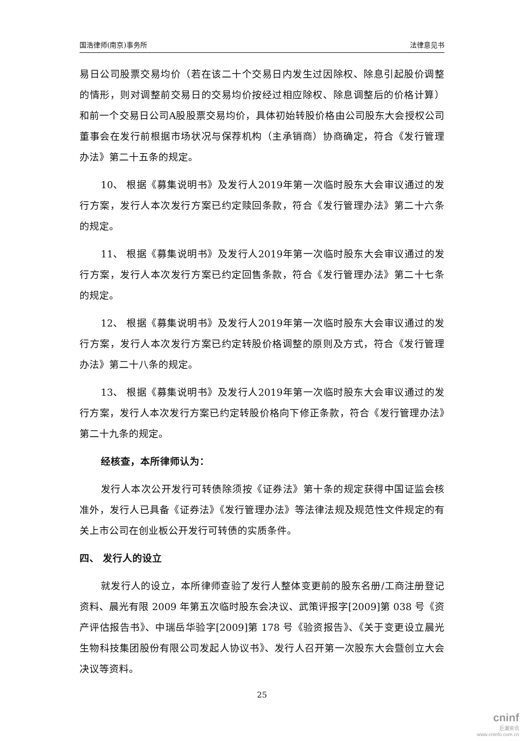国浩律师(南京)事务所 法律意见书
易日公司股票交易均价（若在该二十个交易日内发生过因除权、除息引起股价调整的情形，则对调整前交易日的交易均价按经过相应除权、除息调整后的价格计算）和前一个交易日公司A股股票交易均价，具体初始转股价格由公司股东大会授权公司董事会在发行前根据市场状况与保荐机构（主承销商）协商确定，符合《发行管理办法》第二十五条的规定。
10、 根据《募集说明书》及发行人2019年第一次临时股东大会审议通过的发行方案，发行人本次发行方案已约定赎回条款，符合《发行管理办法》第二十六条的规定。
11、 根据《募集说明书》及发行人2019年第一次临时股东大会审议通过的发行方案，发行人本次发行方案已约定回售条款，符合《发行管理办法》第二十七条的规定。
12、 根据《募集说明书》及发行人2019年第一次临时股东大会审议通过的发行方案，发行人本次发行方案已约定转股价格调整的原则及方式，符合《发行管理办法》第二十八条的规定。
13、 根据《募集说明书》及发行人2019年第一次临时股东大会审议通过的发行方案，发行人本次发行方案已约定转股价格向下修正条款，符合《发行管理办法》第二十九条的规定。
经核查，本所律师认为：
发行人本次公开发行可转债除须按《证券法》第十条的规定获得中国证监会核准外，发行人已具备《证券法》《发行管理办法》等法律法规及规范性文件规定的有关上市公司在创业板公开发行可转债的实质条件。
四、 发行人的设立
就发行人的设立，本所律师查验了发行人整体变更前的股东名册/工商注册登记资料、晨光有限 2009 年第五次临时股东会决议、武策评报字[2009]第 038 号《资产评估报告书》、中瑞岳华验字[2009]第 178 号《验资报告》、《关于变更设立晨光生物科技集团股份有限公司发起人协议书》、发行人召开第一次股东大会暨创立大会决议等资料。
25
cninf
巨潮资讯
www.cninfo.com.cn